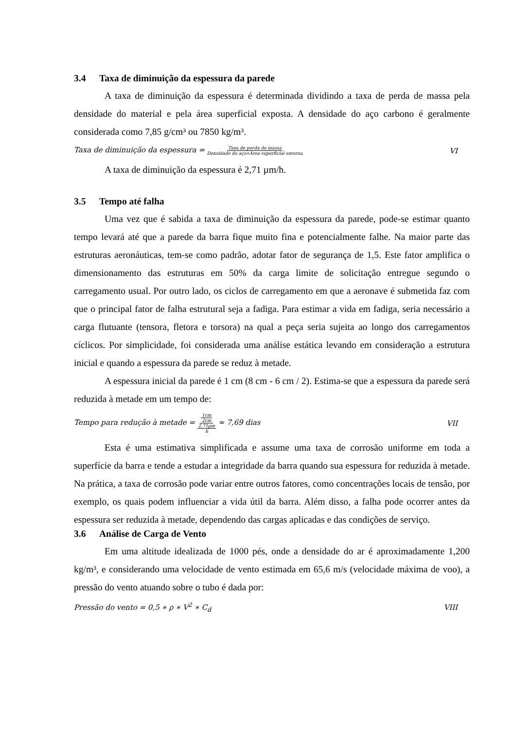3.4 Taxa de diminuição da espessura da parede
A taxa de diminuição da espessura é determinada dividindo a taxa de perda de massa pela densidade do material e pela área superficial exposta. A densidade do aço carbono é geralmente considerada como 7,85 g/cm³ ou 7850 kg/m³.
Taxa de diminuição da espessura = Taxa de perda de massa Densidade do aço∗Área superficial externa
VI
A taxa de diminuição da espessura é 2,71 µm/h.
3.5 Tempo até falha
Uma vez que é sabida a taxa de diminuição da espessura da parede, pode-se estimar quanto tempo levará até que a parede da barra fique muito fina e potencialmente falhe. Na maior parte das estruturas aeronáuticas, tem-se como padrão, adotar fator de segurança de 1,5. Este fator amplifica o dimensionamento das estruturas em 50% da carga limite de solicitação entregue segundo o carregamento usual. Por outro lado, os ciclos de carregamento em que a aeronave é submetida faz com que o principal fator de falha estrutural seja a fadiga. Para estimar a vida em fadiga, seria necessário a carga flutuante (tensora, fletora e torsora) na qual a peça seria sujeita ao longo dos carregamentos cíclicos. Por simplicidade, foi considerada uma análise estática levando em consideração a estrutura inicial e quando a espessura da parede se reduz à metade.
A espessura inicial da parede é 1 cm (8 cm - 6 cm / 2). Estima-se que a espessura da parede será reduzida à metade em um tempo de:
Tempo para redução à metade = 1cm 2cm 2,71µm h ≈ 7,69 dias
VII
Esta é uma estimativa simplificada e assume uma taxa de corrosão uniforme em toda a superfície da barra e tende a estudar a integridade da barra quando sua espessura for reduzida à metade. Na prática, a taxa de corrosão pode variar entre outros fatores, como concentrações locais de tensão, por exemplo, os quais podem influenciar a vida útil da barra. Além disso, a falha pode ocorrer antes da espessura ser reduzida à metade, dependendo das cargas aplicadas e das condições de serviço.
3.6 Análise de Carga de Vento
Em uma altitude idealizada de 1000 pés, onde a densidade do ar é aproximadamente 1,200 kg/m³, e considerando uma velocidade de vento estimada em 65,6 m/s (velocidade máxima de voo), a pressão do vento atuando sobre o tubo é dada por:
Pressão do vento = 0,5 ∗ ρ ∗ V<sup>2</sup> ∗ C<sub>d</sub>
VIII